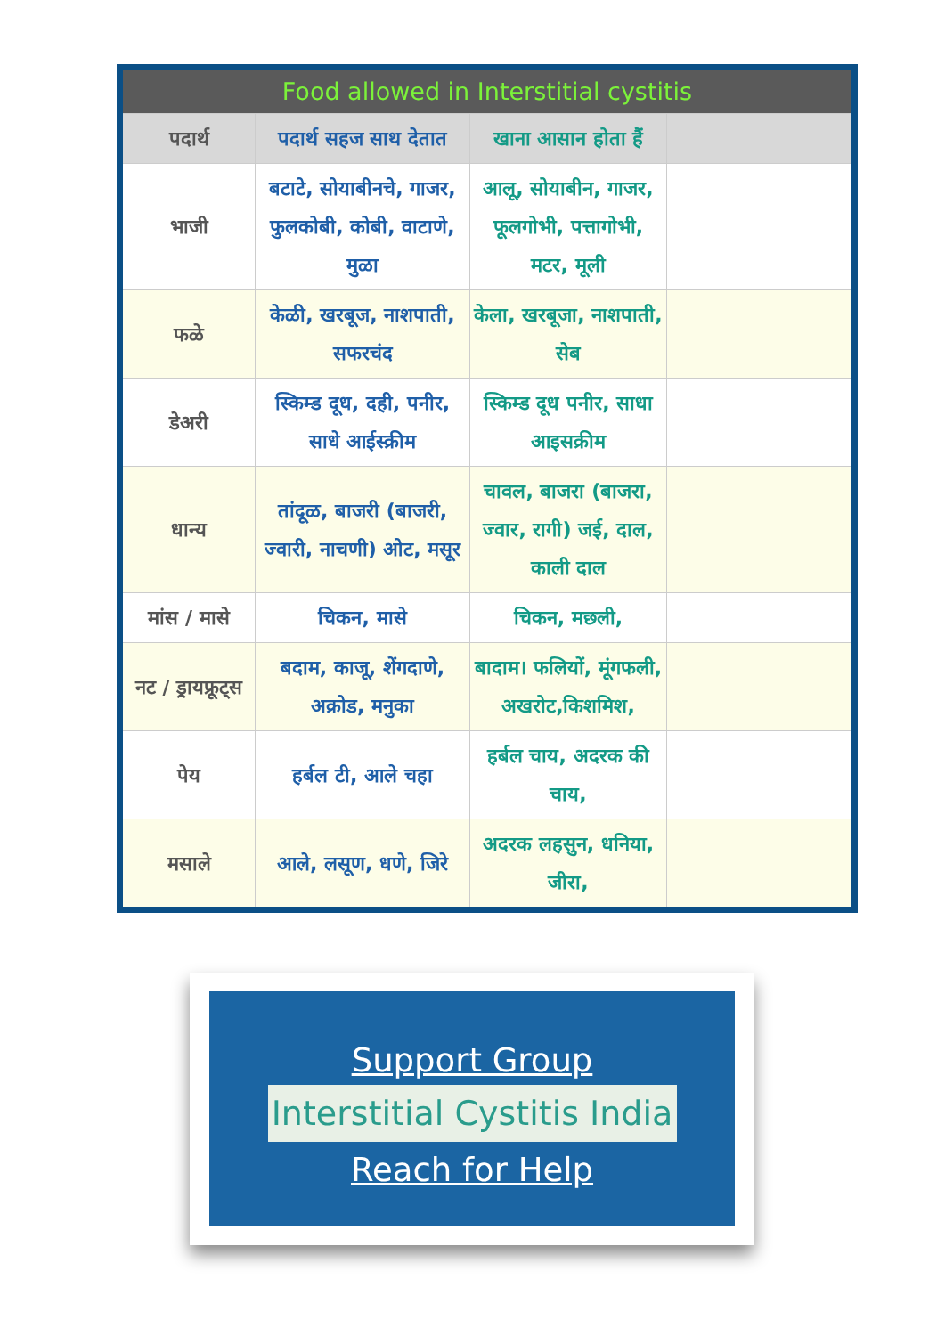| Food allowed in Interstitial cystitis | | | |
| --- | --- | --- | --- |
| पदार्थ | पदार्थ सहज साथ देतात | खाना आसान होता हैं | |
| भाजी | बटाटे, सोयाबीनचे, गाजर, फुलकोबी, कोबी, वाटाणे, मुळा | आलू, सोयाबीन, गाजर, फूलगोभी, पत्तागोभी, मटर, मूली | |
| फळे | केळी, खरबूज, नाशपाती, सफरचंद | केला, खरबूजा, नाशपाती, सेब | |
| डेअरी | स्किम्ड दूध, दही, पनीर, साधे आईस्क्रीम | स्किम्ड दूध पनीर, साधा आइसक्रीम | |
| धान्य | तांदूळ, बाजरी (बाजरी, ज्वारी, नाचणी) ओट, मसूर | चावल, बाजरा (बाजरा, ज्वार, रागी) जई, दाल, काली दाल | |
| मांस / मासे | चिकन, मासे | चिकन, मछली, | |
| नट / ड्रायफ्रूट्स | बदाम, काजू, शेंगदाणे, अक्रोड, मनुका | बादाम। फलियों, मूंगफली, अखरोट,किशमिश, | |
| पेय | हर्बल टी, आले चहा | हर्बल चाय, अदरक की चाय, | |
| मसाले | आले, लसूण, धणे, जिरे | अदरक लहसुन, धनिया, जीरा, | |
Support Group
Interstitial Cystitis India
Reach for Help